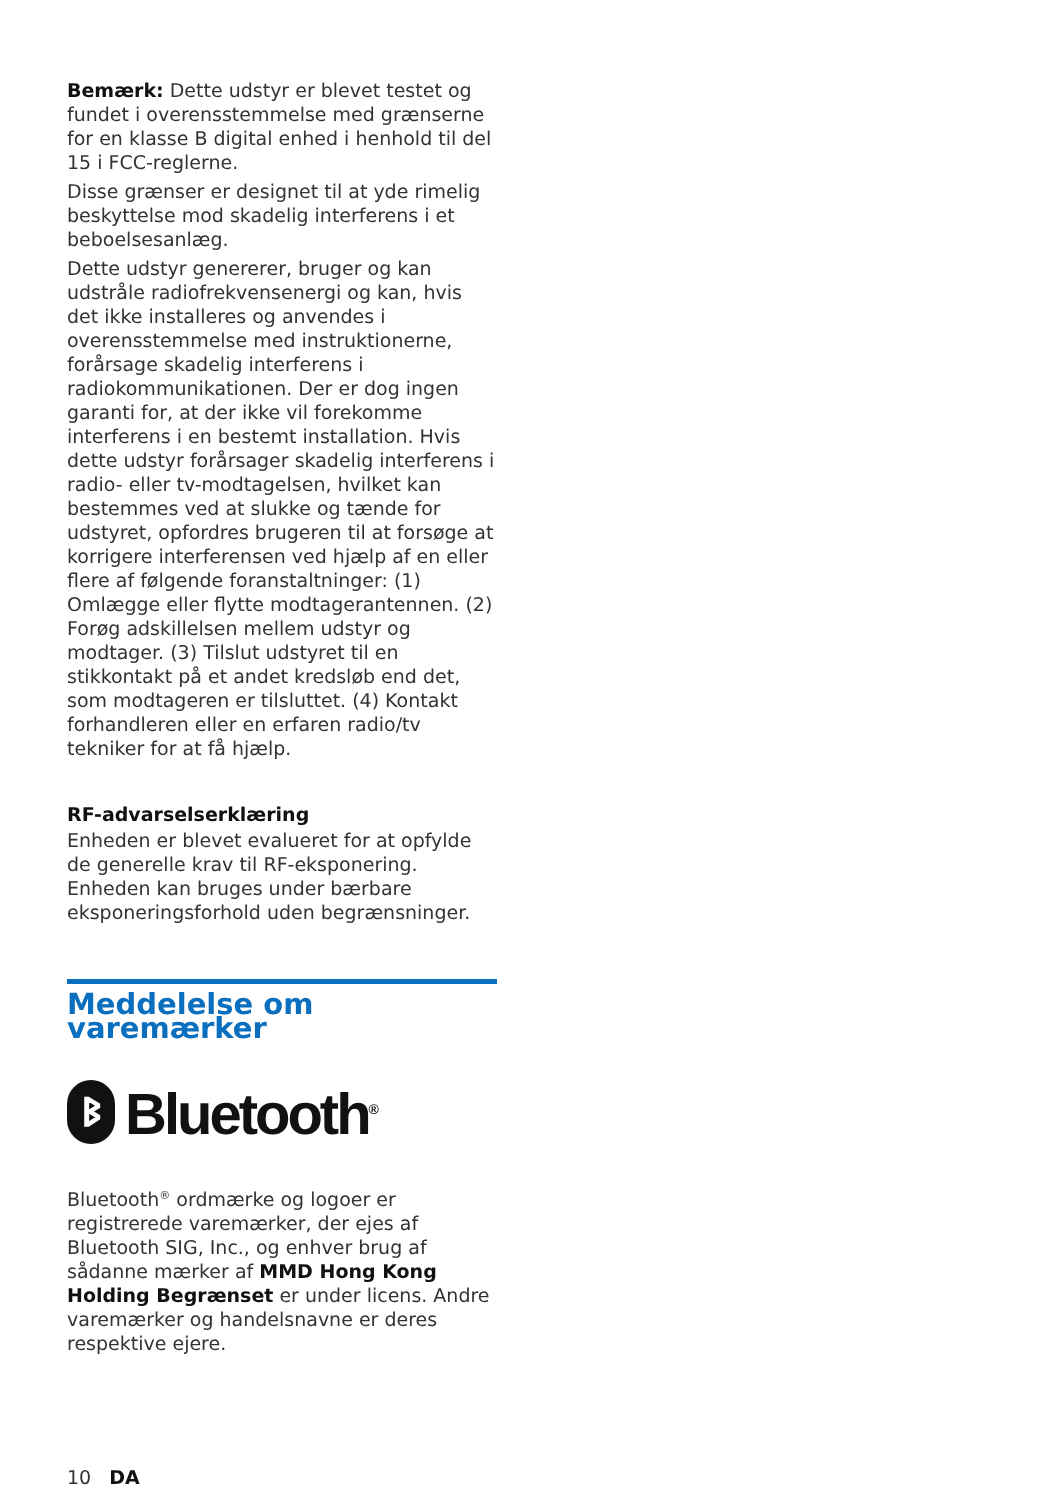Bemærk: Dette udstyr er blevet testet og fundet i overensstemmelse med grænserne for en klasse B digital enhed i henhold til del 15 i FCC-reglerne.
Disse grænser er designet til at yde rimelig beskyttelse mod skadelig interferens i et beboelsesanlæg.
Dette udstyr genererer, bruger og kan udstråle radiofrekvensenergi og kan, hvis det ikke installeres og anvendes i overensstemmelse med instruktionerne, forårsage skadelig interferens i radiokommunikationen. Der er dog ingen garanti for, at der ikke vil forekomme interferens i en bestemt installation. Hvis dette udstyr forårsager skadelig interferens i radio- eller tv-modtagelsen, hvilket kan bestemmes ved at slukke og tænde for udstyret, opfordres brugeren til at forsøge at korrigere interferensen ved hjælp af en eller flere af følgende foranstaltninger: (1) Omlægge eller flytte modtagerantennen. (2) Forøg adskillelsen mellem udstyr og modtager. (3) Tilslut udstyret til en stikkontakt på et andet kredsløb end det, som modtageren er tilsluttet. (4) Kontakt forhandleren eller en erfaren radio/tv tekniker for at få hjælp.
RF-advarselserklæring
Enheden er blevet evalueret for at opfylde de generelle krav til RF-eksponering. Enheden kan bruges under bærbare eksponeringsforhold uden begrænsninger.
Meddelelse om varemærker
ᛒ Bluetooth<sup>®</sup>
Bluetooth<sup>®</sup> ordmærke og logoer er registrerede varemærker, der ejes af Bluetooth SIG, Inc., og enhver brug af sådanne mærker af MMD Hong Kong Holding Begrænset er under licens. Andre varemærker og handelsnavne er deres respektive ejere.
10 DA